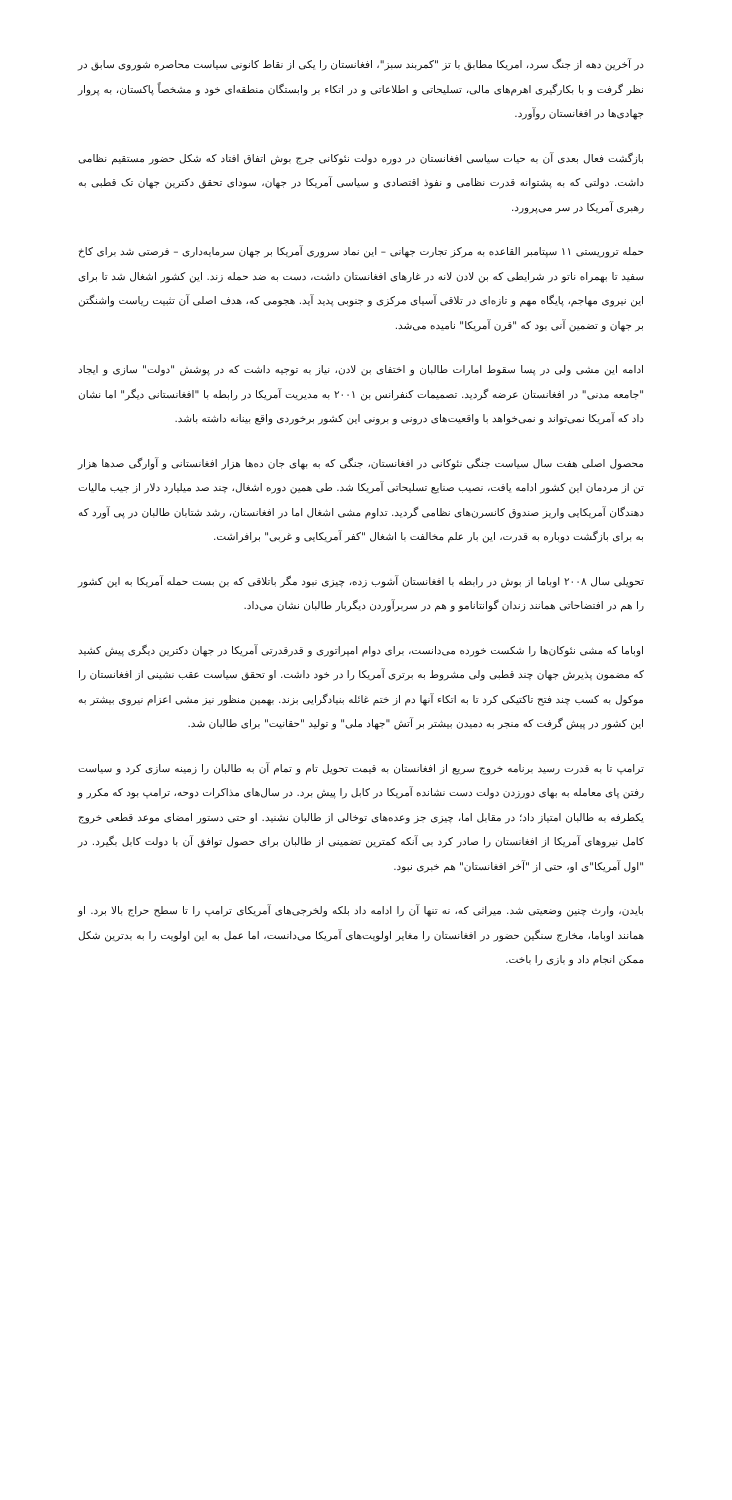در آخرین دهه از جنگ سرد، امریکا مطابق با تز "کمربند سبز"، افغانستان را یکی از نقاط کانونی سیاست محاصره شوروی سابق در نظر گرفت و با بکارگیری اهرم‌های مالی، تسلیحاتی و اطلاعاتی و در اتکاء بر وابستگان منطقه‌ای خود و مشخصاً پاکستان، به پروار جهادی‌ها در افغانستان روآورد.
بازگشت فعال بعدی آن به حیات سیاسی افغانستان در دوره دولت نئوکانی جرج بوش اتفاق افتاد که شکل حضور مستقیم نظامی داشت. دولتی که به پشتوانه قدرت نظامی و نفوذ اقتصادی و سیاسی آمریکا در جهان، سودای تحقق دکترین جهان تک قطبی به رهبری آمریکا در سر می‌پرورد.
حمله تروریستی ۱۱ سپتامبر القاعده به مرکز تجارت جهانی – این نماد سروری آمریکا بر جهان سرمایه‌داری – فرصتی شد برای کاخ سفید تا بهمراه ناتو در شرایطی که بن لادن لانه در غارهای افغانستان داشت، دست به ضد حمله زند. این کشور اشغال شد تا برای این نیروی مهاجم، پایگاه مهم و تازه‌ای در تلاقی آسیای مرکزی و جنوبی پدید آید. هجومی که، هدف اصلی آن تثبیت ریاست واشنگتن بر جهان و تضمین آنی بود که "قرن آمریکا" نامیده می‌شد.
ادامه این مشی ولی در پسا سقوط امارات طالبان و اختفای بن لادن، نیاز به توجیه داشت که در پوشش "دولت" سازی و ایجاد "جامعه مدنی" در افغانستان عرضه گردید. تصمیمات کنفرانس بن ۲۰۰۱ به مدیریت آمریکا در رابطه با "افغانستانی دیگر" اما نشان داد که آمریکا نمی‌تواند و نمی‌خواهد با واقعیت‌های درونی و برونی این کشور برخوردی واقع بینانه داشته باشد.
محصول اصلی هفت سال سیاست جنگی نئوکانی در افغانستان، جنگی که به بهای جان ده‌ها هزار افغانستانی و آوارگی صدها هزار تن از مردمان این کشور ادامه یافت، نصیب صنایع تسلیحاتی آمریکا شد. طی همین دوره اشغال، چند صد میلیارد دلار از جیب مالیات دهندگان آمریکایی واریز صندوق کانسرن‌های نظامی گردید. تداوم مشی اشغال اما در افغانستان، رشد شتابان طالبان در پی آورد که به برای بازگشت دوباره به قدرت، این بار علم مخالفت با اشغال "کفر آمریکایی و غربی" برافراشت.
تحویلی سال ۲۰۰۸ اوباما از بوش در رابطه با افغانستان آشوب زده، چیزی نبود مگر باتلاقی که بن بست حمله آمریکا به این کشور را هم در افتضاحاتی همانند زندان گوانتانامو و هم در سربرآوردن دیگربار طالبان نشان می‌داد.
اوباما که مشی نئوکان‌ها را شکست خورده می‌دانست، برای دوام امپراتوری و قدرقدرتی آمریکا در جهان دکترین دیگری پیش کشید که مضمون پذیرش جهان چند قطبی ولی مشروط به برتری آمریکا را در خود داشت. او تحقق سیاست عقب نشینی از افغانستان را موکول به کسب چند فتح تاکتیکی کرد تا به اتکاء آنها دم از ختم غائله بنیادگرایی بزند. بهمین منظور نیز مشی اعزام نیروی بیشتر به این کشور در پیش گرفت که منجر به دمیدن بیشتر بر آتش "جهاد ملی" و تولید "حقانیت" برای طالبان شد.
ترامپ تا به قدرت رسید برنامه خروج سریع از افغانستان به قیمت تحویل تام و تمام آن به طالبان را زمینه سازی کرد و سیاست رفتن پای معامله به بهای دورزدن دولت دست نشانده آمریکا در کابل را پیش برد. در سال‌های مذاکرات دوحه، ترامپ بود که مکرر و یکطرفه به طالبان امتیاز داد؛ در مقابل اما، چیزی جز وعده‌های توخالی از طالبان نشنید. او حتی دستور امضای موعد قطعی خروج کامل نیروهای آمریکا از افغانستان را صادر کرد بی آنکه کمترین تضمینی از طالبان برای حصول توافق آن با دولت کابل بگیرد. در "اول آمریکا"ی او، حتی از "آخر افغانستان" هم خبری نبود.
بایدن، وارث چنین وضعیتی شد. میراثی که، نه تنها آن را ادامه داد بلکه ولخرجی‌های آمریکای ترامپ را تا سطح حراج بالا برد. او همانند اوباما، مخارج سنگین حضور در افغانستان را مغایر اولویت‌های آمریکا می‌دانست، اما عمل به این اولویت را به بدترین شکل ممکن انجام داد و بازی را باخت.